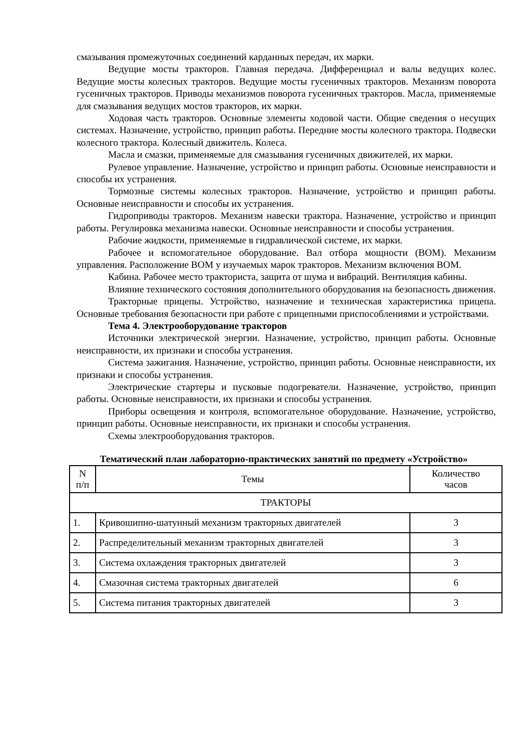смазывания промежуточных соединений карданных передач, их марки.
Ведущие мосты тракторов. Главная передача. Дифференциал и валы ведущих колес. Ведущие мосты колесных тракторов. Ведущие мосты гусеничных тракторов. Механизм поворота гусеничных тракторов. Приводы механизмов поворота гусеничных тракторов. Масла, применяемые для смазывания ведущих мостов тракторов, их марки.
Ходовая часть тракторов. Основные элементы ходовой части. Общие сведения о несущих системах. Назначение, устройство, принцип работы. Передние мосты колесного трактора. Подвески колесного трактора. Колесный движитель. Колеса.
Масла и смазки, применяемые для смазывания гусеничных движителей, их марки.
Рулевое управление. Назначение, устройство и принцип работы. Основные неисправности и способы их устранения.
Тормозные системы колесных тракторов. Назначение, устройство и принцип работы. Основные неисправности и способы их устранения.
Гидроприводы тракторов. Механизм навески трактора. Назначение, устройство и принцип работы. Регулировка механизма навески. Основные неисправности и способы устранения.
Рабочие жидкости, применяемые в гидравлической системе, их марки.
Рабочее и вспомогательное оборудование. Вал отбора мощности (ВОМ). Механизм управления. Расположение ВОМ у изучаемых марок тракторов. Механизм включения ВОМ.
Кабина. Рабочее место тракториста, защита от шума и вибраций. Вентиляция кабины.
Влияние технического состояния дополнительного оборудования на безопасность движения.
Тракторные прицепы. Устройство, назначение и техническая характеристика прицепа. Основные требования безопасности при работе с прицепными приспособлениями и устройствами.
Тема 4. Электрооборудование тракторов
Источники электрической энергии. Назначение, устройство, принцип работы. Основные неисправности, их признаки и способы устранения.
Система зажигания. Назначение, устройство, принцип работы. Основные неисправности, их признаки и способы устранения.
Электрические стартеры и пусковые подогреватели. Назначение, устройство, принцип работы. Основные неисправности, их признаки и способы устранения.
Приборы освещения и контроля, вспомогательное оборудование. Назначение, устройство, принцип работы. Основные неисправности, их признаки и способы устранения.
Схемы электрооборудования тракторов.
Тематический план лабораторно-практических занятий по предмету «Устройство»
| N п/п | Темы | Количество часов |
| --- | --- | --- |
| ТРАКТОРЫ | | |
| 1. | Кривошипно-шатунный механизм тракторных двигателей | 3 |
| 2. | Распределительный механизм тракторных двигателей | 3 |
| 3. | Система охлаждения тракторных двигателей | 3 |
| 4. | Смазочная система тракторных двигателей | 6 |
| 5. | Система питания тракторных двигателей | 3 |